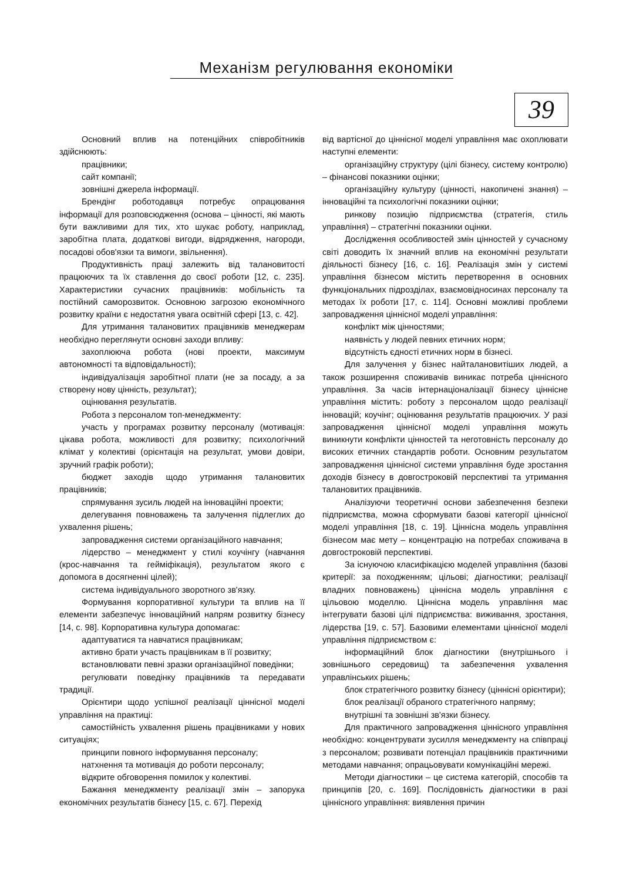Механізм регулювання економіки
39
Основний вплив на потенційних співробітників здійснюють:
працівники;
сайт компанії;
зовнішні джерела інформації.
Брендінг роботодавця потребує опрацювання інформації для розповсюдження (основа – цінності, які мають бути важливими для тих, хто шукає роботу, наприклад, заробітна плата, додаткові вигоди, відрядження, нагороди, посадові обов'язки та вимоги, звільнення).
Продуктивність праці залежить від талановитості працюючих та їх ставлення до своєї роботи [12, с. 235]. Характеристики сучасних працівників: мобільність та постійний саморозвиток. Основною загрозою економічного розвитку країни є недостатня увага освітній сфері [13, с. 42].
Для утримання талановитих працівників менеджерам необхідно переглянути основні заходи впливу:
захоплююча робота (нові проекти, максимум автономності та відповідальності);
індивідуалізація заробітної плати (не за посаду, а за створену нову цінність, результат);
оцінювання результатів.
Робота з персоналом топ-менеджменту:
участь у програмах розвитку персоналу (мотивація: цікава робота, можливості для розвитку; психологічний клімат у колективі (орієнтація на результат, умови довіри, зручний графік роботи);
бюджет заходів щодо утримання талановитих працівників;
спрямування зусиль людей на інноваційні проекти;
делегування повноважень та залучення підлеглих до ухвалення рішень;
запровадження системи організаційного навчання;
лідерство – менеджмент у стилі коучінгу (навчання (крос-навчання та гейміфікація), результатом якого є допомога в досягненні цілей);
система індивідуального зворотного зв'язку.
Формування корпоративної культури та вплив на її елементи забезпечує інноваційний напрям розвитку бізнесу [14, с. 98]. Корпоративна культура допомагає:
адаптуватися та навчатися працівникам;
активно брати участь працівникам в її розвитку;
встановлювати певні зразки організаційної поведінки;
регулювати поведінку працівників та передавати традиції.
Орієнтири щодо успішної реалізації ціннісної моделі управління на практиці:
самостійність ухвалення рішень працівниками у нових ситуаціях;
принципи повного інформування персоналу;
натхнення та мотивація до роботи персоналу;
відкрите обговорення помилок у колективі.
Бажання менеджменту реалізації змін – запорука економічних результатів бізнесу [15, с. 67]. Перехід
від вартісної до ціннісної моделі управління має охоплювати наступні елементи:
організаційну структуру (цілі бізнесу, систему контролю) – фінансові показники оцінки;
організаційну культуру (цінності, накопичені знання) – інноваційні та психологічні показники оцінки;
ринкову позицію підприємства (стратегія, стиль управління) – стратегічні показники оцінки.
Дослідження особливостей змін цінностей у сучасному світі доводить їх значний вплив на економічні результати діяльності бізнесу [16, с. 16]. Реалізація змін у системі управління бізнесом містить перетворення в основних функціональних підрозділах, взаємовідносинах персоналу та методах їх роботи [17, с. 114]. Основні можливі проблеми запровадження ціннісної моделі управління:
конфлікт між цінностями;
наявність у людей певних етичних норм;
відсутність єдності етичних норм в бізнесі.
Для залучення у бізнес найталановитіших людей, а також розширення споживачів виникає потреба ціннісного управління. За часів інтернаціоналізації бізнесу ціннісне управління містить: роботу з персоналом щодо реалізації інновацій; коучінг; оцінювання результатів працюючих. У разі запровадження ціннісної моделі управління можуть виникнути конфлікти цінностей та неготовність персоналу до високих етичних стандартів роботи. Основним результатом запровадження ціннісної системи управління буде зростання доходів бізнесу в довгостроковій перспективі та утримання талановитих працівників.
Аналізуючи теоретичні основи забезпечення безпеки підприємства, можна сформувати базові категорії ціннісної моделі управління [18, с. 19]. Ціннісна модель управління бізнесом має мету – концентрацію на потребах споживача в довгостроковій перспективі.
За існуючою класифікацією моделей управління (базові критерії: за походженням; цільові; діагностики; реалізації владних повноважень) ціннісна модель управління є цільовою моделлю. Ціннісна модель управління має інтегрувати базові цілі підприємства: виживання, зростання, лідерства [19, с. 57]. Базовими елементами ціннісної моделі управління підприємством є:
інформаційний блок діагностики (внутрішнього і зовнішнього середовищ) та забезпечення ухвалення управлінських рішень;
блок стратегічного розвитку бізнесу (ціннісні орієнтири);
блок реалізації обраного стратегічного напряму;
внутрішні та зовнішні зв'язки бізнесу.
Для практичного запровадження ціннісного управління необхідно: концентрувати зусилля менеджменту на співпраці з персоналом; розвивати потенціал працівників практичними методами навчання; опрацьовувати комунікаційні мережі.
Методи діагностики – це система категорій, способів та принципів [20, с. 169]. Послідовність діагностики в разі ціннісного управління: виявлення причин